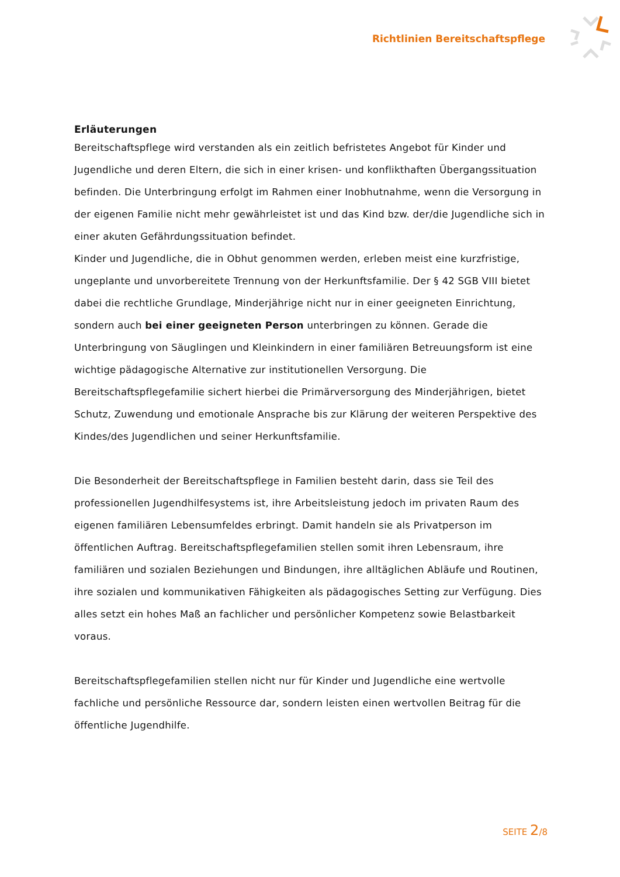Richtlinien Bereitschaftspflege
Erläuterungen
Bereitschaftspflege wird verstanden als ein zeitlich befristetes Angebot für Kinder und Jugendliche und deren Eltern, die sich in einer krisen- und konflikthaften Übergangssituation befinden. Die Unterbringung erfolgt im Rahmen einer Inobhutnahme, wenn die Versorgung in der eigenen Familie nicht mehr gewährleistet ist und das Kind bzw. der/die Jugendliche sich in einer akuten Gefährdungssituation befindet.
Kinder und Jugendliche, die in Obhut genommen werden, erleben meist eine kurzfristige, ungeplante und unvorbereitete Trennung von der Herkunftsfamilie. Der § 42 SGB VIII bietet dabei die rechtliche Grundlage, Minderjährige nicht nur in einer geeigneten Einrichtung, sondern auch bei einer geeigneten Person unterbringen zu können. Gerade die Unterbringung von Säuglingen und Kleinkindern in einer familiären Betreuungsform ist eine wichtige pädagogische Alternative zur institutionellen Versorgung. Die Bereitschaftspflegefamilie sichert hierbei die Primärversorgung des Minderjährigen, bietet Schutz, Zuwendung und emotionale Ansprache bis zur Klärung der weiteren Perspektive des Kindes/des Jugendlichen und seiner Herkunftsfamilie.
Die Besonderheit der Bereitschaftspflege in Familien besteht darin, dass sie Teil des professionellen Jugendhilfesystems ist, ihre Arbeitsleistung jedoch im privaten Raum des eigenen familiären Lebensumfeldes erbringt. Damit handeln sie als Privatperson im öffentlichen Auftrag. Bereitschaftspflegefamilien stellen somit ihren Lebensraum, ihre familiären und sozialen Beziehungen und Bindungen, ihre alltäglichen Abläufe und Routinen, ihre sozialen und kommunikativen Fähigkeiten als pädagogisches Setting zur Verfügung. Dies alles setzt ein hohes Maß an fachlicher und persönlicher Kompetenz sowie Belastbarkeit voraus.
Bereitschaftspflegefamilien stellen nicht nur für Kinder und Jugendliche eine wertvolle fachliche und persönliche Ressource dar, sondern leisten einen wertvollen Beitrag für die öffentliche Jugendhilfe.
SEITE 2/8